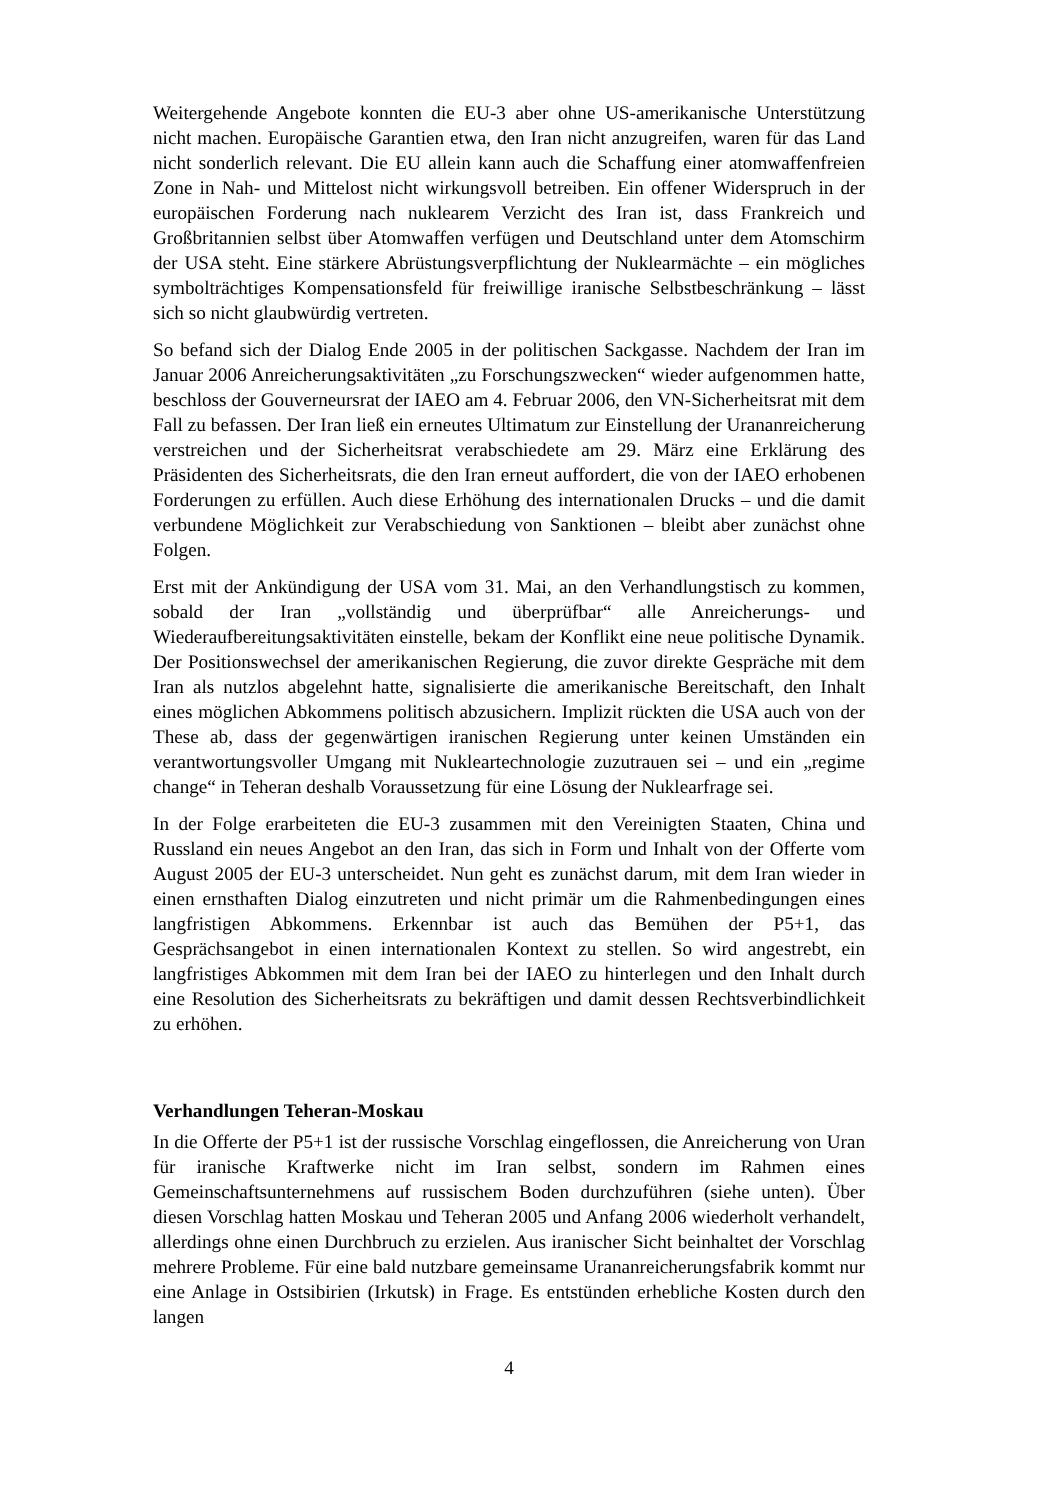Weitergehende Angebote konnten die EU-3 aber ohne US-amerikanische Unterstützung nicht machen. Europäische Garantien etwa, den Iran nicht anzugreifen, waren für das Land nicht sonderlich relevant. Die EU allein kann auch die Schaffung einer atomwaffenfreien Zone in Nah- und Mittelost nicht wirkungsvoll betreiben. Ein offener Widerspruch in der europäischen Forderung nach nuklearem Verzicht des Iran ist, dass Frankreich und Großbritannien selbst über Atomwaffen verfügen und Deutschland unter dem Atomschirm der USA steht. Eine stärkere Abrüstungsverpflichtung der Nuklearmächte – ein mögliches symbolträchtiges Kompensationsfeld für freiwillige iranische Selbstbeschränkung – lässt sich so nicht glaubwürdig vertreten.
So befand sich der Dialog Ende 2005 in der politischen Sackgasse. Nachdem der Iran im Januar 2006 Anreicherungsaktivitäten „zu Forschungszwecken“ wieder aufgenommen hatte, beschloss der Gouverneursrat der IAEO am 4. Februar 2006, den VN-Sicherheitsrat mit dem Fall zu befassen. Der Iran ließ ein erneutes Ultimatum zur Einstellung der Urananreicherung verstreichen und der Sicherheitsrat verabschiedete am 29. März eine Erklärung des Präsidenten des Sicherheitsrats, die den Iran erneut auffordert, die von der IAEO erhobenen Forderungen zu erfüllen. Auch diese Erhöhung des internationalen Drucks – und die damit verbundene Möglichkeit zur Verabschiedung von Sanktionen – bleibt aber zunächst ohne Folgen.
Erst mit der Ankündigung der USA vom 31. Mai, an den Verhandlungstisch zu kommen, sobald der Iran „vollständig und überprüfbar“ alle Anreicherungs- und Wiederaufbereitungsaktivitäten einstelle, bekam der Konflikt eine neue politische Dynamik. Der Positionswechsel der amerikanischen Regierung, die zuvor direkte Gespräche mit dem Iran als nutzlos abgelehnt hatte, signalisierte die amerikanische Bereitschaft, den Inhalt eines möglichen Abkommens politisch abzusichern. Implizit rückten die USA auch von der These ab, dass der gegenwärtigen iranischen Regierung unter keinen Umständen ein verantwortungsvoller Umgang mit Nukleartechnologie zuzutrauen sei – und ein „regime change“ in Teheran deshalb Voraussetzung für eine Lösung der Nuklearfrage sei.
In der Folge erarbeiteten die EU-3 zusammen mit den Vereinigten Staaten, China und Russland ein neues Angebot an den Iran, das sich in Form und Inhalt von der Offerte vom August 2005 der EU-3 unterscheidet. Nun geht es zunächst darum, mit dem Iran wieder in einen ernsthaften Dialog einzutreten und nicht primär um die Rahmenbedingungen eines langfristigen Abkommens. Erkennbar ist auch das Bemühen der P5+1, das Gesprächsangebot in einen internationalen Kontext zu stellen. So wird angestrebt, ein langfristiges Abkommen mit dem Iran bei der IAEO zu hinterlegen und den Inhalt durch eine Resolution des Sicherheitsrats zu bekräftigen und damit dessen Rechtsverbindlichkeit zu erhöhen.
Verhandlungen Teheran-Moskau
In die Offerte der P5+1 ist der russische Vorschlag eingeflossen, die Anreicherung von Uran für iranische Kraftwerke nicht im Iran selbst, sondern im Rahmen eines Gemeinschaftsunternehmens auf russischem Boden durchzuführen (siehe unten). Über diesen Vorschlag hatten Moskau und Teheran 2005 und Anfang 2006 wiederholt verhandelt, allerdings ohne einen Durchbruch zu erzielen. Aus iranischer Sicht beinhaltet der Vorschlag mehrere Probleme. Für eine bald nutzbare gemeinsame Urananreicherungsfabrik kommt nur eine Anlage in Ostsibirien (Irkutsk) in Frage. Es entstünden erhebliche Kosten durch den langen
4